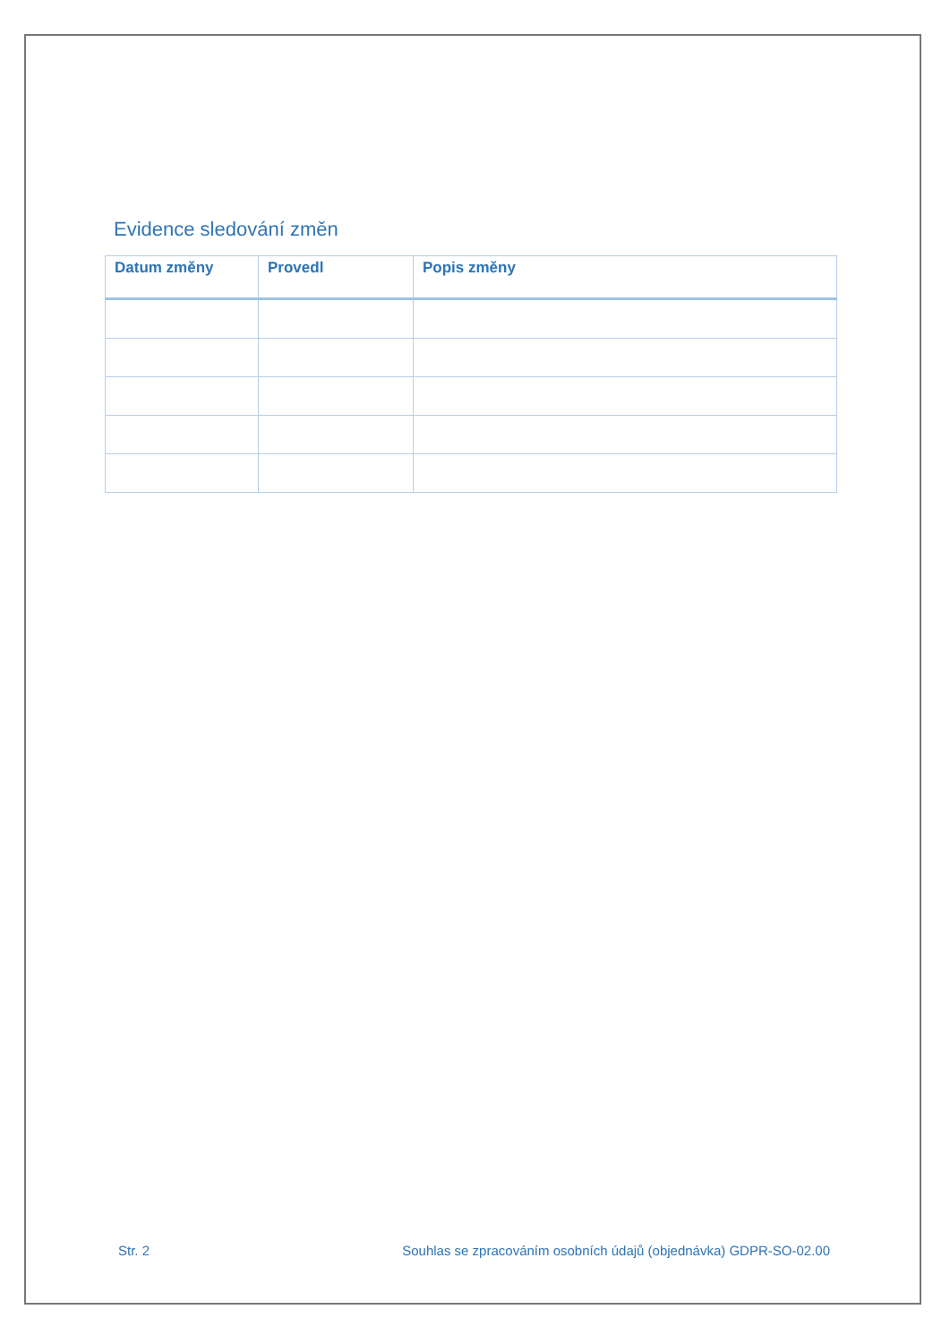Evidence sledování změn
| Datum změny | Provedl | Popis změny |
| --- | --- | --- |
Str. 2 Souhlas se zpracováním osobních údajů (objednávka) GDPR-SO-02.00